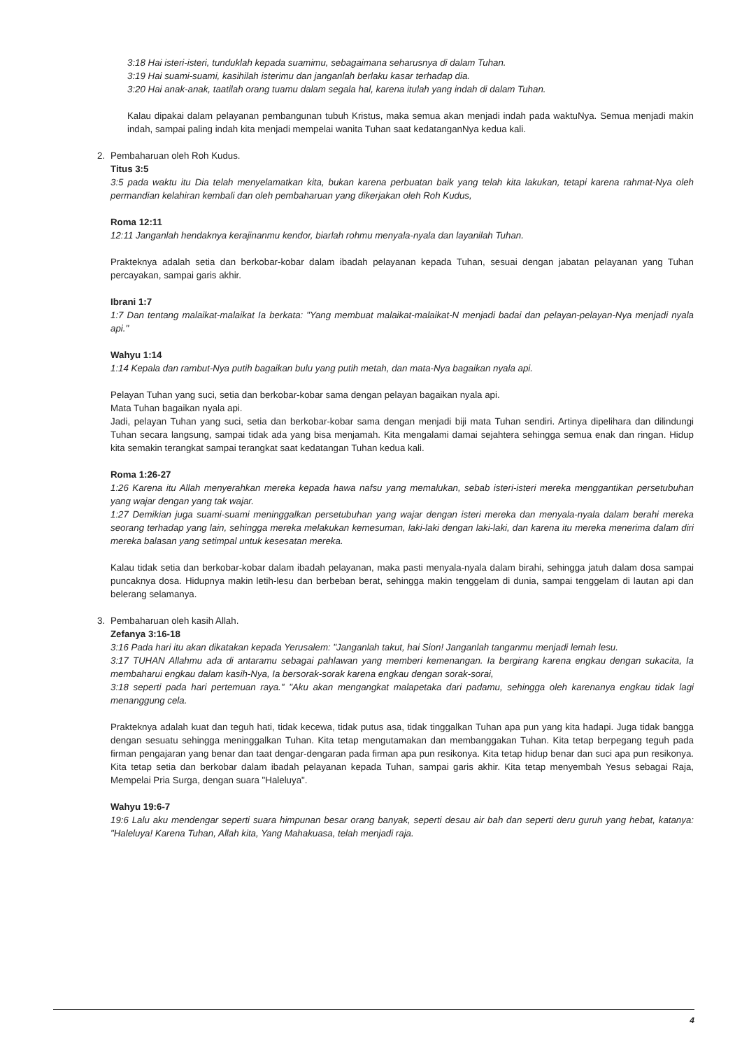3:18 Hai isteri-isteri, tunduklah kepada suamimu, sebagaimana seharusnya di dalam Tuhan.
3:19 Hai suami-suami, kasihilah isterimu dan janganlah berlaku kasar terhadap dia.
3:20 Hai anak-anak, taatilah orang tuamu dalam segala hal, karena itulah yang indah di dalam Tuhan.
Kalau dipakai dalam pelayanan pembangunan tubuh Kristus, maka semua akan menjadi indah pada waktuNya. Semua menjadi makin indah, sampai paling indah kita menjadi mempelai wanita Tuhan saat kedatanganNya kedua kali.
2. Pembaharuan oleh Roh Kudus.
Titus 3:5
3:5 pada waktu itu Dia telah menyelamatkan kita, bukan karena perbuatan baik yang telah kita lakukan, tetapi karena rahmat-Nya oleh permandian kelahiran kembali dan oleh pembaharuan yang dikerjakan oleh Roh Kudus,
Roma 12:11
12:11 Janganlah hendaknya kerajinanmu kendor, biarlah rohmu menyala-nyala dan layanilah Tuhan.
Prakteknya adalah setia dan berkobar-kobar dalam ibadah pelayanan kepada Tuhan, sesuai dengan jabatan pelayanan yang Tuhan percayakan, sampai garis akhir.
Ibrani 1:7
1:7 Dan tentang malaikat-malaikat Ia berkata: "Yang membuat malaikat-malaikat-N menjadi badai dan pelayan-pelayan-Nya menjadi nyala api."
Wahyu 1:14
1:14 Kepala dan rambut-Nya putih bagaikan bulu yang putih metah, dan mata-Nya bagaikan nyala api.
Pelayan Tuhan yang suci, setia dan berkobar-kobar sama dengan pelayan bagaikan nyala api.
Mata Tuhan bagaikan nyala api.
Jadi, pelayan Tuhan yang suci, setia dan berkobar-kobar sama dengan menjadi biji mata Tuhan sendiri. Artinya dipelihara dan dilindungi Tuhan secara langsung, sampai tidak ada yang bisa menjamah. Kita mengalami damai sejahtera sehingga semua enak dan ringan. Hidup kita semakin terangkat sampai terangkat saat kedatangan Tuhan kedua kali.
Roma 1:26-27
1:26 Karena itu Allah menyerahkan mereka kepada hawa nafsu yang memalukan, sebab isteri-isteri mereka menggantikan persetubuhan yang wajar dengan yang tak wajar.
1:27 Demikian juga suami-suami meninggalkan persetubuhan yang wajar dengan isteri mereka dan menyala-nyala dalam berahi mereka seorang terhadap yang lain, sehingga mereka melakukan kemesuman, laki-laki dengan laki-laki, dan karena itu mereka menerima dalam diri mereka balasan yang setimpal untuk kesesatan mereka.
Kalau tidak setia dan berkobar-kobar dalam ibadah pelayanan, maka pasti menyala-nyala dalam birahi, sehingga jatuh dalam dosa sampai puncaknya dosa. Hidupnya makin letih-lesu dan berbeban berat, sehingga makin tenggelam di dunia, sampai tenggelam di lautan api dan belerang selamanya.
3. Pembaharuan oleh kasih Allah.
Zefanya 3:16-18
3:16 Pada hari itu akan dikatakan kepada Yerusalem: "Janganlah takut, hai Sion! Janganlah tanganmu menjadi lemah lesu.
3:17 TUHAN Allahmu ada di antaramu sebagai pahlawan yang memberi kemenangan. Ia bergirang karena engkau dengan sukacita, Ia membaharui engkau dalam kasih-Nya, Ia bersorak-sorak karena engkau dengan sorak-sorai,
3:18 seperti pada hari pertemuan raya." "Aku akan mengangkat malapetaka dari padamu, sehingga oleh karenanya engkau tidak lagi menanggung cela.
Prakteknya adalah kuat dan teguh hati, tidak kecewa, tidak putus asa, tidak tinggalkan Tuhan apa pun yang kita hadapi. Juga tidak bangga dengan sesuatu sehingga meninggalkan Tuhan. Kita tetap mengutamakan dan membanggakan Tuhan. Kita tetap berpegang teguh pada firman pengajaran yang benar dan taat dengar-dengaran pada firman apa pun resikonya. Kita tetap hidup benar dan suci apa pun resikonya. Kita tetap setia dan berkobar dalam ibadah pelayanan kepada Tuhan, sampai garis akhir. Kita tetap menyembah Yesus sebagai Raja, Mempelai Pria Surga, dengan suara "Haleluya".
Wahyu 19:6-7
19:6 Lalu aku mendengar seperti suara himpunan besar orang banyak, seperti desau air bah dan seperti deru guruh yang hebat, katanya: "Haleluya! Karena Tuhan, Allah kita, Yang Mahakuasa, telah menjadi raja.
4